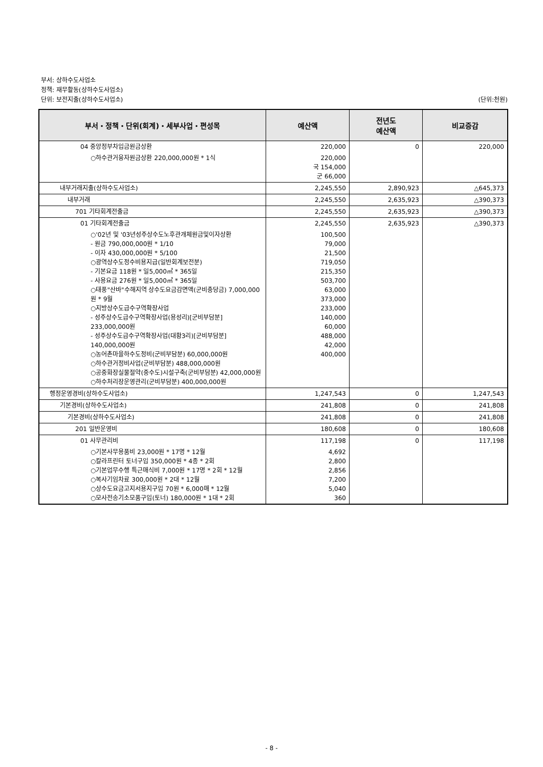부서: 상하수도사업소
정책: 재무활동(상하수도사업소)
단위: 보전지출(상하수도사업소) (단위:천원)
| 부서・정책・단위(회계)・세부사업・편성목 | 예산액 | 전년도 예산액 | 비교증감 |
| --- | --- | --- | --- |
| 04 중앙정부차입금원금상환 | 220,000 | 0 | 220,000 |
| ○하수관거융자원금상환 220,000,000원 * 1식 | 220,000 국 154,000 군 66,000 | | |
| 내부거래지출(상하수도사업소) | 2,245,550 | 2,890,923 | △645,373 |
| 내부거래 | 2,245,550 | 2,635,923 | △390,373 |
| 701 기타회계전출금 | 2,245,550 | 2,635,923 | △390,373 |
| 01 기타회계전출금 | 2,245,550 | 2,635,923 | △390,373 |
| ○'02년 및 '03년성주상수도노후관개체원금및이자상환 - 원금 790,000,000원 * 1/10 - 이자 430,000,000원 * 5/100 ○광역상수도정수비용지급(일반회계보전분) - 기본요금 118원 * 일5,000㎥ * 365일 - 사용요금 276원 * 일5,000㎥ * 365일 ○태풍"산바"수해지역 상수도요금감면액(군비충당금) 7,000,000원 * 9월 ○지방상수도급수구역확장사업 - 성주상수도급수구역확장사업(용성리)[군비부담분] 233,000,000원 - 성주상수도급수구역확장사업(대황3리)[군비부담분] 140,000,000원 ○농어촌마을하수도정비(군비부담분) 60,000,000원 ○하수관거정비사업(군비부담분) 488,000,000원 ○공중화장실물절약(중수도)시설구축(군비부담분) 42,000,000원 ○하수처리장운영관리(군비부담분) 400,000,000원 | 100,500 79,000 21,500 719,050 215,350 503,700 63,000 373,000 233,000 140,000 60,000 488,000 42,000 400,000 | | |
| 행정운영경비(상하수도사업소) | 1,247,543 | 0 | 1,247,543 |
| 기본경비(상하수도사업소) | 241,808 | 0 | 241,808 |
| 기본경비(상하수도사업소) | 241,808 | 0 | 241,808 |
| 201 일반운영비 | 180,608 | 0 | 180,608 |
| 01 사무관리비 | 117,198 | 0 | 117,198 |
| ○기본사무용품비 23,000원 * 17명 * 12월 ○칼라프린터 토너구입 350,000원 * 4종 * 2회 ○기본업무수행 특근매식비 7,000원 * 17명 * 2회 * 12월 ○복사기임차료 300,000원 * 2대 * 12월 ○상수도요금고지서용지구입 70원 * 6,000매 * 12월 ○모사전송기소모품구입(토너) 180,000원 * 1대 * 2회 | 4,692 2,800 2,856 7,200 5,040 360 | | |
- 8 -